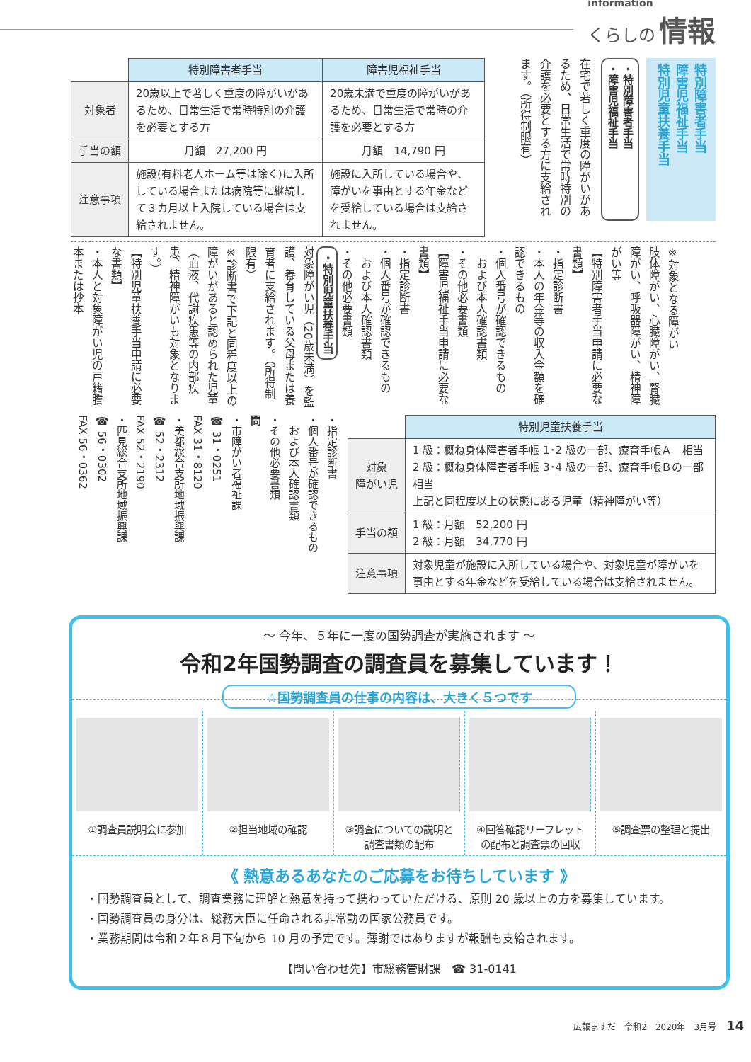information
くらしの 情報
特別障害者手当
障害児福祉手当
特別児童扶養手当
・特別障害者手当
・障害児福祉手当
在宅で著しく重度の障がいがあるため、日常生活で常時特別の介護を必要とする方に支給されます。（所得制限有）
| | 特別障害者手当 | 障害児福祉手当 |
| --- | --- | --- |
| 対象者 | 20歳以上で著しく重度の障がいがあるため、日常生活で常時特別の介護を必要とする方 | 20歳未満で重度の障がいがあるため、日常生活で常時の介護を必要とする方 |
| 手当の額 | 月額 27,200 円 | 月額 14,790 円 |
| 注意事項 | 施設(有料老人ホーム等は除く)に入所している場合または病院等に継続して３カ月以上入院している場合は支給されません。 | 施設に入所している場合や、障がいを事由とする年金などを受給している場合は支給されません。 |
※対象となる障がい
肢体障がい、心臓障がい、腎臓障がい、呼吸器障がい、精神障がい等
【特別障害者手当申請に必要な書類】
・指定診断書
・本人の年金等の収入金額を確認できるもの
・個人番号が確認できるもの
　および本人確認書類
・その他必要書類
【障害児福祉手当申請に必要な書類】
・指定診断書
・個人番号が確認できるもの
　および本人確認書類
・その他必要書類
・特別児童扶養手当
対象障がい児（20歳未満）を監護、養育している父母または養育者に支給されます。（所得制限有）
※診断書で下記と同程度以上の障がいがあると認められた児童（血液、代謝疾患等の内部疾患、精神障がいも対象となります。）
【特別児童扶養手当申請に必要な書類】
・本人と対象障がい児の戸籍謄本または抄本
| | 特別児童扶養手当 |
| --- | --- |
| 対象 障がい児 | 1 級：概ね身体障害者手帳 1･2 級の一部、療育手帳Ａ 相当 2 級：概ね身体障害者手帳 3･4 級の一部、療育手帳Ｂの一部相当 上記と同程度以上の状態にある児童（精神障がい等） |
| 手当の額 | 1 級：月額 52,200 円 2 級：月額 34,770 円 |
| 注意事項 | 対象児童が施設に入所している場合や、対象児童が障がいを事由とする年金などを受給している場合は支給されません。 |
・指定診断書
・個人番号が確認できるもの
　および本人確認書類
・その他必要書類
問
・市障がい者福祉課
☎ 31・0251
FAX 31・8120
・美都総合支所地域振興課
☎ 52・2312
FAX 52・2190
・匹見総合支所地域振興課
☎ 56・0302
FAX 56・0362
～ 今年、５年に一度の国勢調査が実施されます ～
令和2年国勢調査の調査員を募集しています！
☆国勢調査員の仕事の内容は、大きく５つです
①調査員説明会に参加 ②担当地域の確認 ③調査についての説明と
調査書類の配布
④回答確認リーフレット
の配布と調査票の回収
⑤調査票の整理と提出
《 熱意あるあなたのご応募をお待ちしています 》
・国勢調査員として、調査業務に理解と熱意を持って携わっていただける、原則 20 歳以上の方を募集しています。
・国勢調査員の身分は、総務大臣に任命される非常勤の国家公務員です。
・業務期間は令和２年８月下旬から 10 月の予定です。薄謝ではありますが報酬も支給されます。
【問い合わせ先】市総務管財課　☎ 31-0141
広報ますだ　令和2　2020年　3月号 14